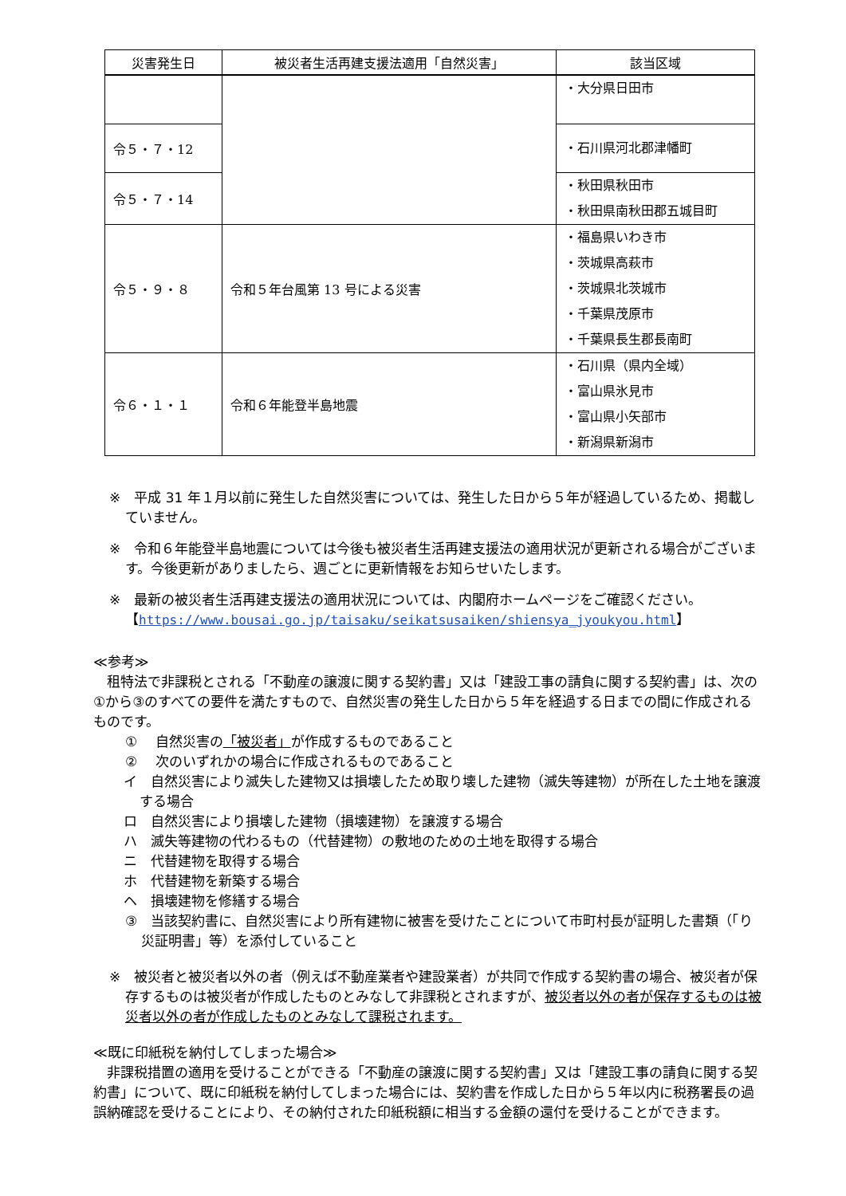| 災害発生日 | 被災者生活再建支援法適用「自然災害」 | 該当区域 |
| --- | --- | --- |
| | | ・大分県日田市 |
| 令５・７・12 | | ・石川県河北郡津幡町 |
| 令５・７・14 | | ・秋田県秋田市 ・秋田県南秋田郡五城目町 |
| 令５・９・８ | 令和５年台風第 13 号による災害 | ・福島県いわき市 ・茨城県高萩市 ・茨城県北茨城市 ・千葉県茂原市 ・千葉県長生郡長南町 |
| 令６・１・１ | 令和６年能登半島地震 | ・石川県（県内全域） ・富山県氷見市 ・富山県小矢部市 ・新潟県新潟市 |
※　平成 31 年１月以前に発生した自然災害については、発生した日から５年が経過しているため、掲載していません。
※　令和６年能登半島地震については今後も被災者生活再建支援法の適用状況が更新される場合がございます。今後更新がありましたら、週ごとに更新情報をお知らせいたします。
※　最新の被災者生活再建支援法の適用状況については、内閣府ホームページをご確認ください。
【https://www.bousai.go.jp/taisaku/seikatsusaiken/shiensya_jyoukyou.html】
≪参考≫
　租特法で非課税とされる「不動産の譲渡に関する契約書」又は「建設工事の請負に関する契約書」は、次の①から③のすべての要件を満たすもので、自然災害の発生した日から５年を経過する日までの間に作成されるものです。
①　 自然災害の「被災者」が作成するものであること
②　 次のいずれかの場合に作成されるものであること
イ　自然災害により滅失した建物又は損壊したため取り壊した建物（滅失等建物）が所在した土地を譲渡する場合
ロ　自然災害により損壊した建物（損壊建物）を譲渡する場合
ハ　滅失等建物の代わるもの（代替建物）の敷地のための土地を取得する場合
ニ　代替建物を取得する場合
ホ　代替建物を新築する場合
ヘ　損壊建物を修繕する場合
③　当該契約書に、自然災害により所有建物に被害を受けたことについて市町村長が証明した書類（「り災証明書」等）を添付していること
※　被災者と被災者以外の者（例えば不動産業者や建設業者）が共同で作成する契約書の場合、被災者が保存するものは被災者が作成したものとみなして非課税とされますが、被災者以外の者が保存するものは被災者以外の者が作成したものとみなして課税されます。
≪既に印紙税を納付してしまった場合≫
　非課税措置の適用を受けることができる「不動産の譲渡に関する契約書」又は「建設工事の請負に関する契約書」について、既に印紙税を納付してしまった場合には、契約書を作成した日から５年以内に税務署長の過誤納確認を受けることにより、その納付された印紙税額に相当する金額の還付を受けることができます。